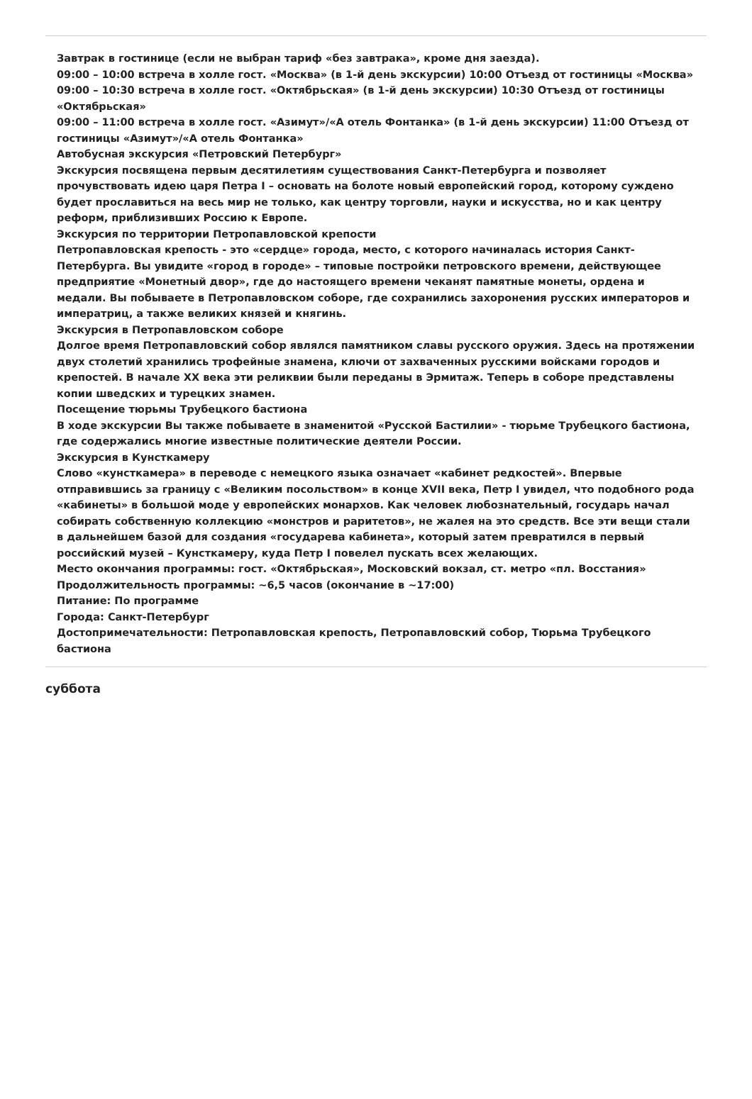Завтрак в гостинице (если не выбран тариф «без завтрака», кроме дня заезда).
09:00 – 10:00 встреча в холле гост. «Москва» (в 1-й день экскурсии) 10:00 Отъезд от гостиницы «Москва»
09:00 – 10:30 встреча в холле гост. «Октябрьская» (в 1-й день экскурсии) 10:30 Отъезд от гостиницы «Октябрьская»
09:00 – 11:00 встреча в холле гост. «Азимут»/«А отель Фонтанка» (в 1-й день экскурсии) 11:00 Отъезд от гостиницы «Азимут»/«А отель Фонтанка»
Автобусная экскурсия «Петровский Петербург»
Экскурсия посвящена первым десятилетиям существования Санкт-Петербурга и позволяет прочувствовать идею царя Петра I – основать на болоте новый европейский город, которому суждено будет прославиться на весь мир не только, как центру торговли, науки и искусства, но и как центру реформ, приблизивших Россию к Европе.
Экскурсия по территории Петропавловской крепости
Петропавловская крепость - это «сердце» города, место, с которого начиналась история Санкт-Петербурга. Вы увидите «город в городе» – типовые постройки петровского времени, действующее предприятие «Монетный двор», где до настоящего времени чеканят памятные монеты, ордена и медали. Вы побываете в Петропавловском соборе, где сохранились захоронения русских императоров и императриц, а также великих князей и княгинь.
Экскурсия в Петропавловском соборе
Долгое время Петропавловский собор являлся памятником славы русского оружия. Здесь на протяжении двух столетий хранились трофейные знамена, ключи от захваченных русскими войсками городов и крепостей. В начале XX века эти реликвии были переданы в Эрмитаж. Теперь в соборе представлены копии шведских и турецких знамен.
Посещение тюрьмы Трубецкого бастиона
В ходе экскурсии Вы также побываете в знаменитой «Русской Бастилии» - тюрьме Трубецкого бастиона, где содержались многие известные политические деятели России.
Экскурсия в Кунсткамеру
Слово «кунсткамера» в переводе с немецкого языка означает «кабинет редкостей». Впервые отправившись за границу с «Великим посольством» в конце XVII века, Петр I увидел, что подобного рода «кабинеты» в большой моде у европейских монархов. Как человек любознательный, государь начал собирать собственную коллекцию «монстров и раритетов», не жалея на это средств. Все эти вещи стали в дальнейшем базой для создания «государева кабинета», который затем превратился в первый российский музей – Кунсткамеру, куда Петр I повелел пускать всех желающих.
Место окончания программы: гост. «Октябрьская», Московский вокзал, ст. метро «пл. Восстания»
Продолжительность программы: ~6,5 часов (окончание в ~17:00)
Питание: По программе
Города: Санкт-Петербург
Достопримечательности: Петропавловская крепость, Петропавловский собор, Тюрьма Трубецкого бастиона
суббота